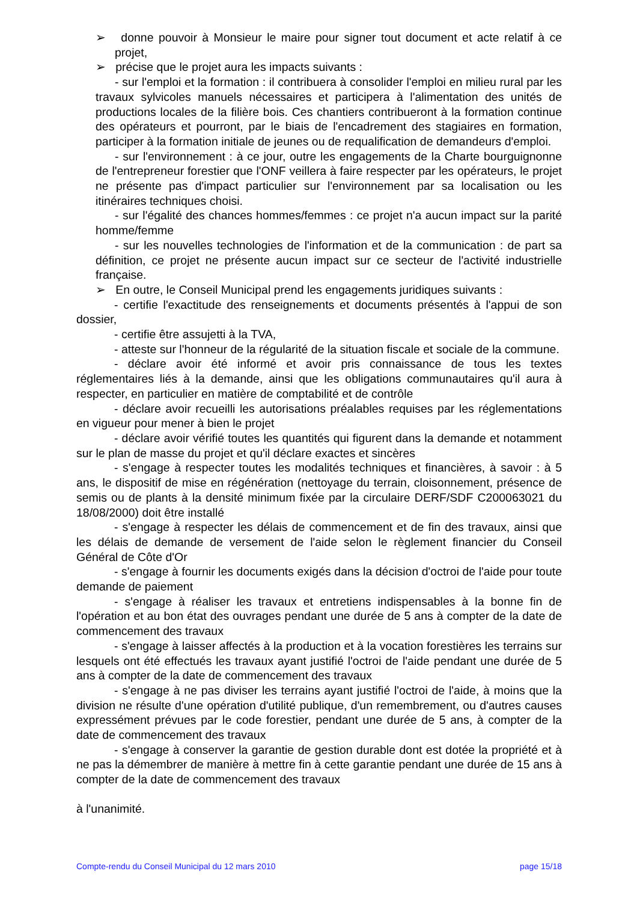➢ donne pouvoir à Monsieur le maire pour signer tout document et acte relatif à ce projet,
➢ précise que le projet aura les impacts suivants :
- sur l'emploi et la formation : il contribuera à consolider l'emploi en milieu rural par les travaux sylvicoles manuels nécessaires et participera à l'alimentation des unités de productions locales de la filière bois. Ces chantiers contribueront à la formation continue des opérateurs et pourront, par le biais de l'encadrement des stagiaires en formation, participer à la formation initiale de jeunes ou de requalification de demandeurs d'emploi.
- sur l'environnement : à ce jour, outre les engagements de la Charte bourguignonne de l'entrepreneur forestier que l'ONF veillera à faire respecter par les opérateurs, le projet ne présente pas d'impact particulier sur l'environnement par sa localisation ou les itinéraires techniques choisi.
- sur l'égalité des chances hommes/femmes : ce projet n'a aucun impact sur la parité homme/femme
- sur les nouvelles technologies de l'information et de la communication : de part sa définition, ce projet ne présente aucun impact sur ce secteur de l'activité industrielle française.
➢ En outre, le Conseil Municipal prend les engagements juridiques suivants :
- certifie l'exactitude des renseignements et documents présentés à l'appui de son dossier,
- certifie être assujetti à la TVA,
- atteste sur l'honneur de la régularité de la situation fiscale et sociale de la commune.
- déclare avoir été informé et avoir pris connaissance de tous les textes réglementaires liés à la demande, ainsi que les obligations communautaires qu'il aura à respecter, en particulier en matière de comptabilité et de contrôle
- déclare avoir recueilli les autorisations préalables requises par les réglementations en vigueur pour mener à bien le projet
- déclare avoir vérifié toutes les quantités qui figurent dans la demande et notamment sur le plan de masse du projet et qu'il déclare exactes et sincères
- s'engage à respecter toutes les modalités techniques et financières, à savoir : à 5 ans, le dispositif de mise en régénération (nettoyage du terrain, cloisonnement, présence de semis ou de plants à la densité minimum fixée par la circulaire DERF/SDF C200063021 du 18/08/2000) doit être installé
- s'engage à respecter les délais de commencement et de fin des travaux, ainsi que les délais de demande de versement de l'aide selon le règlement financier du Conseil Général de Côte d'Or
- s'engage à fournir les documents exigés dans la décision d'octroi de l'aide pour toute demande de paiement
- s'engage à réaliser les travaux et entretiens indispensables à la bonne fin de l'opération et au bon état des ouvrages pendant une durée de 5 ans à compter de la date de commencement des travaux
- s'engage à laisser affectés à la production et à la vocation forestières les terrains sur lesquels ont été effectués les travaux ayant justifié l'octroi de l'aide pendant une durée de 5 ans à compter de la date de commencement des travaux
- s'engage à ne pas diviser les terrains ayant justifié l'octroi de l'aide, à moins que la division ne résulte d'une opération d'utilité publique, d'un remembrement, ou d'autres causes expressément prévues par le code forestier, pendant une durée de 5 ans, à compter de la date de commencement des travaux
- s'engage à conserver la garantie de gestion durable dont est dotée la propriété et à ne pas la démembrer de manière à mettre fin à cette garantie pendant une durée de 15 ans à compter de la date de commencement des travaux
à l'unanimité.
Compte-rendu du Conseil Municipal du 12 mars 2010 page 15/18